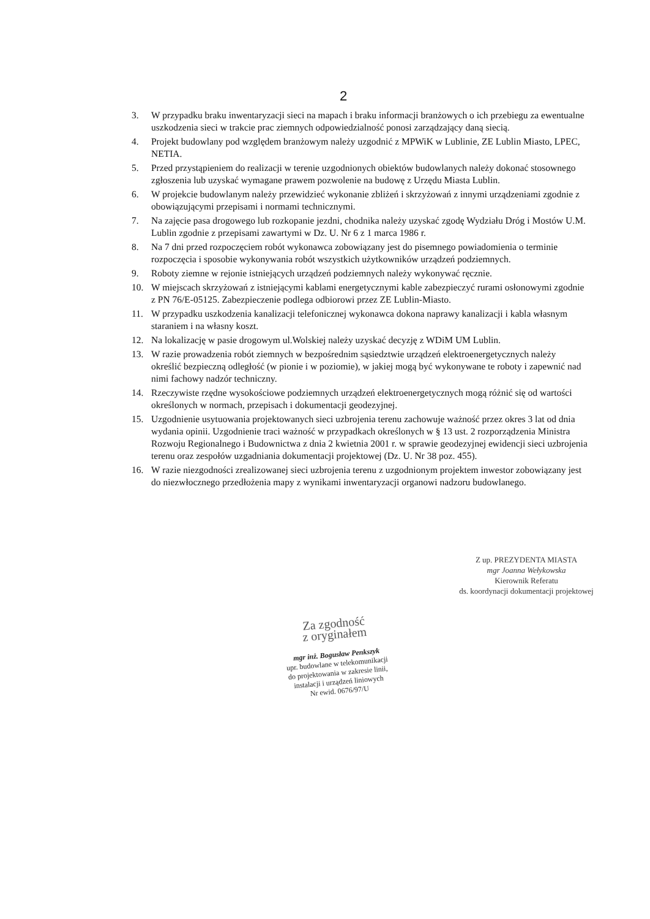2
3. W przypadku braku inwentaryzacji sieci na mapach i braku informacji branżowych o ich przebiegu za ewentualne uszkodzenia sieci w trakcie prac ziemnych odpowiedzialność ponosi zarządzający daną siecią.
4. Projekt budowlany pod względem branżowym należy uzgodnić z MPWiK w Lublinie, ZE Lublin Miasto, LPEC, NETIA.
5. Przed przystąpieniem do realizacji w terenie uzgodnionych obiektów budowlanych należy dokonać stosownego zgłoszenia lub uzyskać wymagane prawem pozwolenie na budowę z Urzędu Miasta Lublin.
6. W projekcie budowlanym należy przewidzieć wykonanie zbliżeń i skrzyżowań z innymi urządzeniami zgodnie z obowiązującymi przepisami i normami technicznymi.
7. Na zajęcie pasa drogowego lub rozkopanie jezdni, chodnika należy uzyskać zgodę Wydziału Dróg i Mostów U.M. Lublin zgodnie z przepisami zawartymi w Dz. U. Nr 6 z 1 marca 1986 r.
8. Na 7 dni przed rozpoczęciem robót wykonawca zobowiązany jest do pisemnego powiadomienia o terminie rozpoczęcia i sposobie wykonywania robót wszystkich użytkowników urządzeń podziemnych.
9. Roboty ziemne w rejonie istniejących urządzeń podziemnych należy wykonywać ręcznie.
10. W miejscach skrzyżowań z istniejącymi kablami energetycznymi kable zabezpieczyć rurami osłonowymi zgodnie z PN 76/E-05125. Zabezpieczenie podlega odbiorowi przez ZE Lublin-Miasto.
11. W przypadku uszkodzenia kanalizacji telefonicznej wykonawca dokona naprawy kanalizacji i kabla własnym staraniem i na własny koszt.
12. Na lokalizację w pasie drogowym ul.Wolskiej należy uzyskać decyzję z WDiM UM Lublin.
13. W razie prowadzenia robót ziemnych w bezpośrednim sąsiedztwie urządzeń elektroenergetycznych należy określić bezpieczną odległość (w pionie i w poziomie), w jakiej mogą być wykonywane te roboty i zapewnić nad nimi fachowy nadzór techniczny.
14. Rzeczywiste rzędne wysokościowe podziemnych urządzeń elektroenergetycznych mogą różnić się od wartości określonych w normach, przepisach i dokumentacji geodezyjnej.
15. Uzgodnienie usytuowania projektowanych sieci uzbrojenia terenu zachowuje ważność przez okres 3 lat od dnia wydania opinii. Uzgodnienie traci ważność w przypadkach określonych w § 13 ust. 2 rozporządzenia Ministra Rozwoju Regionalnego i Budownictwa z dnia 2 kwietnia 2001 r. w sprawie geodezyjnej ewidencji sieci uzbrojenia terenu oraz zespołów uzgadniania dokumentacji projektowej (Dz. U. Nr 38 poz. 455).
16. W razie niezgodności zrealizowanej sieci uzbrojenia terenu z uzgodnionym projektem inwestor zobowiązany jest do niezwłocznego przedłożenia mapy z wynikami inwentaryzacji organowi nadzoru budowlanego.
Z up. PREZYDENTA MIASTA
mgr Joanna Wełykowska
Kierownik Referatu
ds. koordynacji dokumentacji projektowej
Za zgodność
z oryginałem
mgr inż. Bogusław Penkszyk
upr. budowlane w telekomunikacji
do projektowania w zakresie linii,
instalacji i urządzeń liniowych
Nr ewid. 0676/97/U